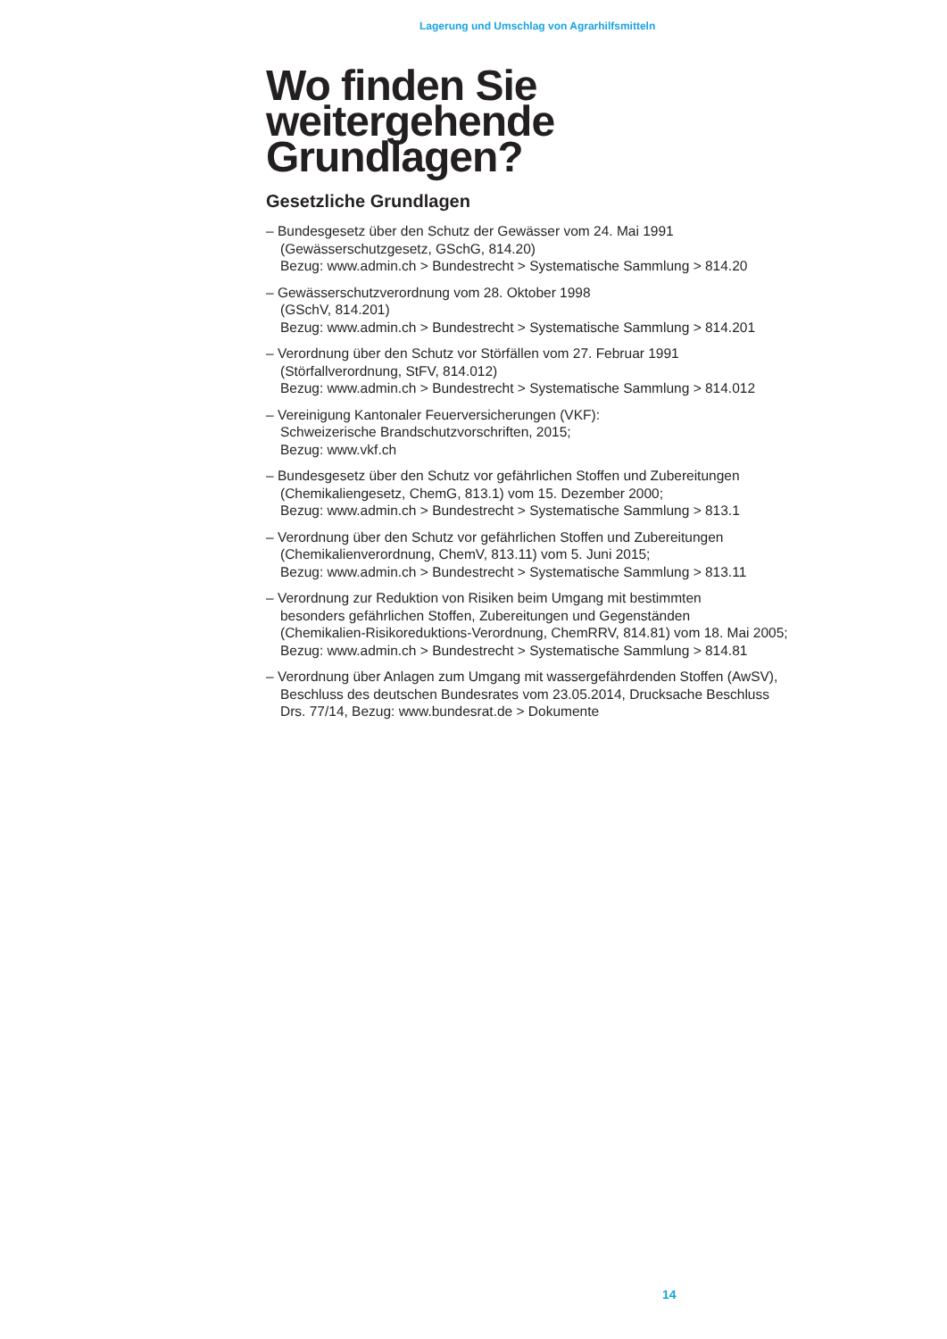Lagerung und Umschlag von Agrarhilfsmitteln
Wo finden Sie weitergehende Grundlagen?
Gesetzliche Grundlagen
– Bundesgesetz über den Schutz der Gewässer vom 24. Mai 1991
(Gewässerschutzgesetz, GSchG, 814.20)
Bezug: www.admin.ch > Bundestrecht > Systematische Sammlung > 814.20
– Gewässerschutzverordnung vom 28. Oktober 1998
(GSchV, 814.201)
Bezug: www.admin.ch > Bundestrecht > Systematische Sammlung > 814.201
– Verordnung über den Schutz vor Störfällen vom 27. Februar 1991
(Störfallverordnung, StFV, 814.012)
Bezug: www.admin.ch > Bundestrecht > Systematische Sammlung > 814.012
– Vereinigung Kantonaler Feuerversicherungen (VKF):
Schweizerische Brandschutzvorschriften, 2015;
Bezug: www.vkf.ch
– Bundesgesetz über den Schutz vor gefährlichen Stoffen und Zubereitungen
(Chemikaliengesetz, ChemG, 813.1) vom 15. Dezember 2000;
Bezug: www.admin.ch > Bundestrecht > Systematische Sammlung > 813.1
– Verordnung über den Schutz vor gefährlichen Stoffen und Zubereitungen
(Chemikalienverordnung, ChemV, 813.11) vom 5. Juni 2015;
Bezug: www.admin.ch > Bundestrecht > Systematische Sammlung > 813.11
– Verordnung zur Reduktion von Risiken beim Umgang mit bestimmten
besonders gefährlichen Stoffen, Zubereitungen und Gegenständen
(Chemikalien-Risikoreduktions-Verordnung, ChemRRV, 814.81) vom 18. Mai 2005;
Bezug: www.admin.ch > Bundestrecht > Systematische Sammlung > 814.81
– Verordnung über Anlagen zum Umgang mit wassergefährdenden Stoffen (AwSV),
Beschluss des deutschen Bundesrates vom 23.05.2014, Drucksache Beschluss
Drs. 77/14, Bezug: www.bundesrat.de > Dokumente
14